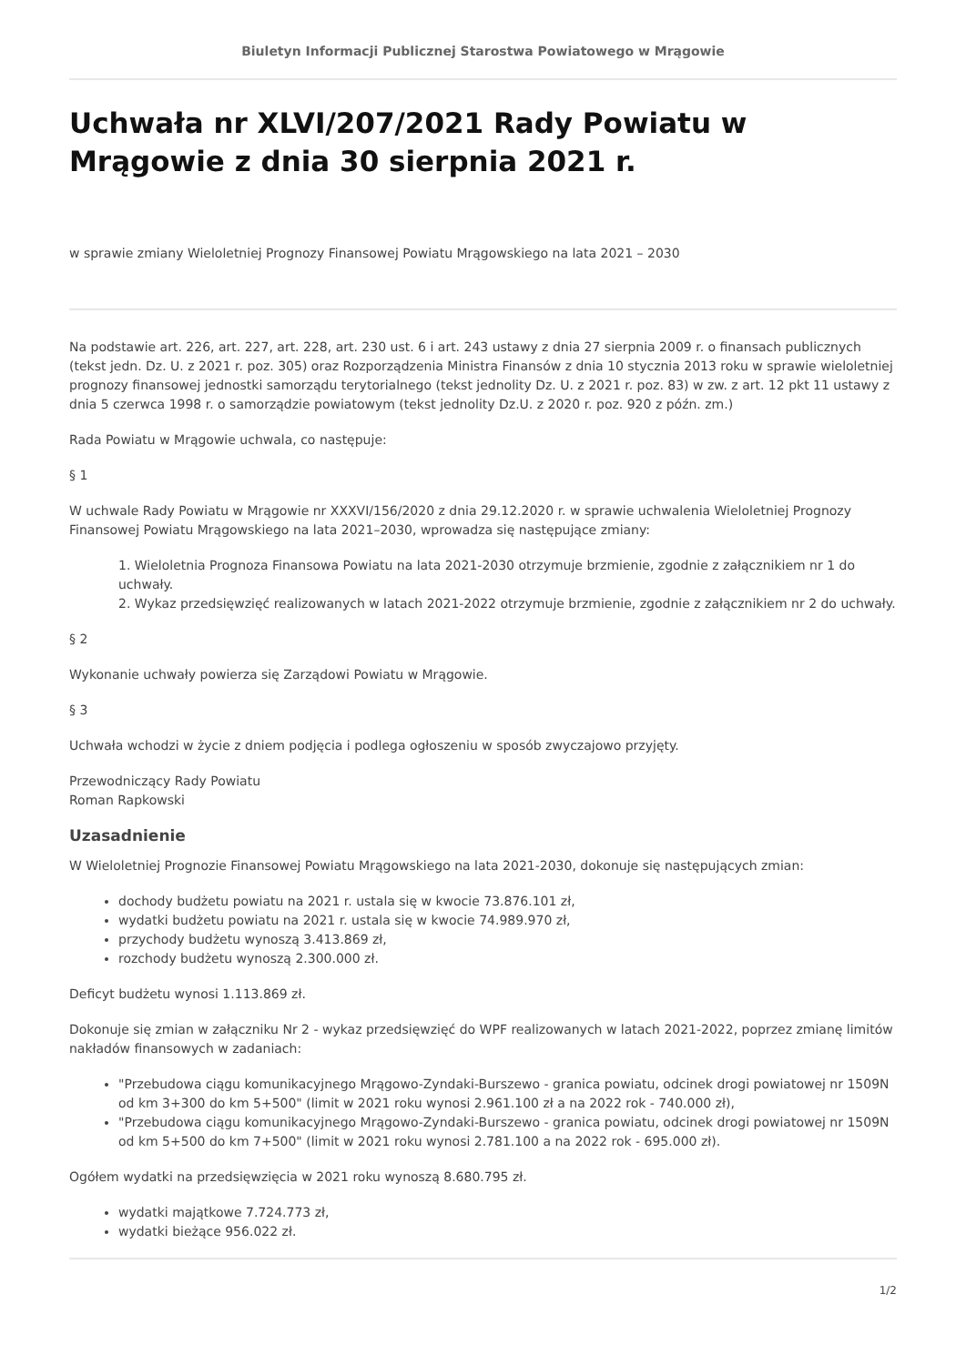Biuletyn Informacji Publicznej Starostwa Powiatowego w Mrągowie
Uchwała nr XLVI/207/2021 Rady Powiatu w Mrągowie z dnia 30 sierpnia 2021 r.
w sprawie zmiany Wieloletniej Prognozy Finansowej Powiatu Mrągowskiego na lata 2021 – 2030
Na podstawie art. 226, art. 227, art. 228, art. 230 ust. 6 i art. 243 ustawy z dnia 27 sierpnia 2009 r. o finansach publicznych (tekst jedn. Dz. U. z 2021 r. poz. 305) oraz Rozporządzenia Ministra Finansów z dnia 10 stycznia 2013 roku w sprawie wieloletniej prognozy finansowej jednostki samorządu terytorialnego (tekst jednolity Dz. U. z 2021 r. poz. 83) w zw. z art. 12 pkt 11 ustawy z dnia 5 czerwca 1998 r. o samorządzie powiatowym (tekst jednolity Dz.U. z 2020 r. poz. 920 z późn. zm.)
Rada Powiatu w Mrągowie uchwala, co następuje:
§ 1
W uchwale Rady Powiatu w Mrągowie nr XXXVI/156/2020 z dnia 29.12.2020 r. w sprawie uchwalenia Wieloletniej Prognozy Finansowej Powiatu Mrągowskiego na lata 2021–2030, wprowadza się następujące zmiany:
1. Wieloletnia Prognoza Finansowa Powiatu na lata 2021-2030 otrzymuje brzmienie, zgodnie z załącznikiem nr 1 do uchwały.
2. Wykaz przedsięwzięć realizowanych w latach 2021-2022 otrzymuje brzmienie, zgodnie z załącznikiem nr 2 do uchwały.
§ 2
Wykonanie uchwały powierza się Zarządowi Powiatu w Mrągowie.
§ 3
Uchwała wchodzi w życie z dniem podjęcia i podlega ogłoszeniu w sposób zwyczajowo przyjęty.
Przewodniczący Rady Powiatu
Roman Rapkowski
Uzasadnienie
W Wieloletniej Prognozie Finansowej Powiatu Mrągowskiego na lata 2021-2030, dokonuje się następujących zmian:
dochody budżetu powiatu na 2021 r. ustala się w kwocie 73.876.101 zł,
wydatki budżetu powiatu na 2021 r. ustala się w kwocie 74.989.970 zł,
przychody budżetu wynoszą 3.413.869 zł,
rozchody budżetu wynoszą 2.300.000 zł.
Deficyt budżetu wynosi 1.113.869 zł.
Dokonuje się zmian w załączniku Nr 2 - wykaz przedsięwzięć do WPF realizowanych w latach 2021-2022, poprzez zmianę limitów nakładów finansowych w zadaniach:
"Przebudowa ciągu komunikacyjnego Mrągowo-Zyndaki-Burszewo - granica powiatu, odcinek drogi powiatowej nr 1509N od km 3+300 do km 5+500" (limit w 2021 roku wynosi 2.961.100 zł a na 2022 rok - 740.000 zł),
"Przebudowa ciągu komunikacyjnego Mrągowo-Zyndaki-Burszewo - granica powiatu, odcinek drogi powiatowej nr 1509N od km 5+500 do km 7+500" (limit w 2021 roku wynosi 2.781.100 a na 2022 rok - 695.000 zł).
Ogółem wydatki na przedsięwzięcia w 2021 roku wynoszą 8.680.795 zł.
wydatki majątkowe 7.724.773 zł,
wydatki bieżące 956.022 zł.
1/2